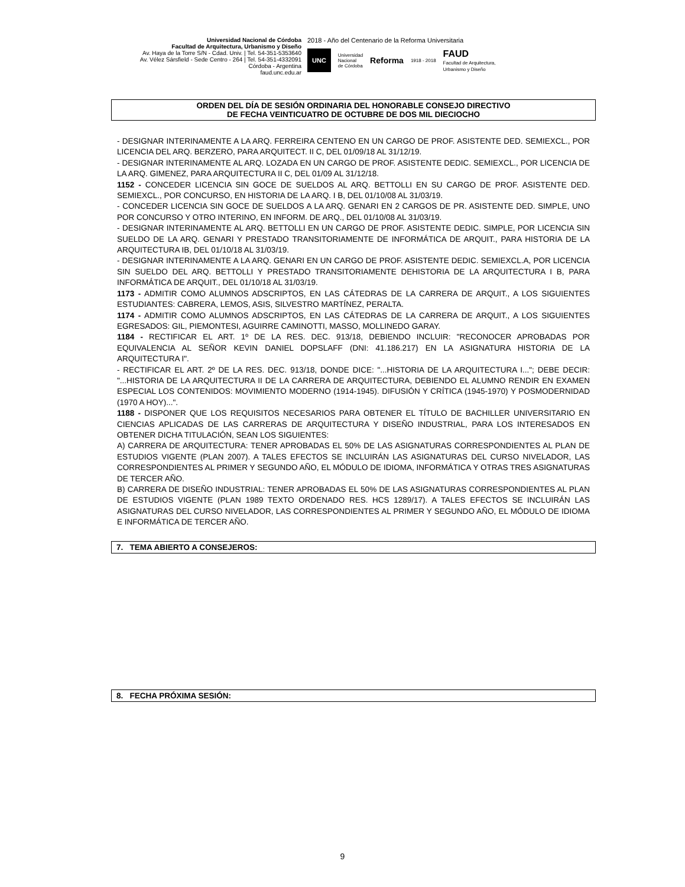Universidad Nacional de Córdoba
Facultad de Arquitectura, Urbanismo y Diseño
Av. Haya de la Torre S/N - Cdad. Univ. | Tel. 54-351-5353640
Av. Vélez Sársfield - Sede Centro - 264 | Tel. 54-351-4332091
Córdoba - Argentina
faud.unc.edu.ar
2018 - Año del Centenario de la Reforma Universitaria
UNC Universidad
Nacional
de Córdoba Reforma 1918 - 2018 FAUD
Facultad de Arquitectura,
Urbanismo y Diseño
ORDEN DEL DÍA DE SESIÓN ORDINARIA DEL HONORABLE CONSEJO DIRECTIVO
DE FECHA VEINTICUATRO DE OCTUBRE DE DOS MIL DIECIOCHO
- DESIGNAR INTERINAMENTE A LA ARQ. FERREIRA CENTENO EN UN CARGO DE PROF. ASISTENTE DED. SEMIEXCL., POR LICENCIA DEL ARQ. BERZERO, PARA ARQUITECT. II C, DEL 01/09/18 AL 31/12/19.
- DESIGNAR INTERINAMENTE AL ARQ. LOZADA EN UN CARGO DE PROF. ASISTENTE DEDIC. SEMIEXCL., POR LICENCIA DE LA ARQ. GIMENEZ, PARA ARQUITECTURA II C, DEL 01/09 AL 31/12/18.
1152 - CONCEDER LICENCIA SIN GOCE DE SUELDOS AL ARQ. BETTOLLI EN SU CARGO DE PROF. ASISTENTE DED. SEMIEXCL., POR CONCURSO, EN HISTORIA DE LA ARQ. I B, DEL 01/10/08 AL 31/03/19.
- CONCEDER LICENCIA SIN GOCE DE SUELDOS A LA ARQ. GENARI EN 2 CARGOS DE PR. ASISTENTE DED. SIMPLE, UNO POR CONCURSO Y OTRO INTERINO, EN INFORM. DE ARQ., DEL 01/10/08 AL 31/03/19.
- DESIGNAR INTERINAMENTE AL ARQ. BETTOLLI EN UN CARGO DE PROF. ASISTENTE DEDIC. SIMPLE, POR LICENCIA SIN SUELDO DE LA ARQ. GENARI Y PRESTADO TRANSITORIAMENTE DE INFORMÁTICA DE ARQUIT., PARA HISTORIA DE LA ARQUITECTURA IB, DEL 01/10/18 AL 31/03/19.
- DESIGNAR INTERINAMENTE A LA ARQ. GENARI EN UN CARGO DE PROF. ASISTENTE DEDIC. SEMIEXCL.A, POR LICENCIA SIN SUELDO DEL ARQ. BETTOLLI Y PRESTADO TRANSITORIAMENTE DEHISTORIA DE LA ARQUITECTURA I B, PARA INFORMÁTICA DE ARQUIT., DEL 01/10/18 AL 31/03/19.
1173 - ADMITIR COMO ALUMNOS ADSCRIPTOS, EN LAS CÁTEDRAS DE LA CARRERA DE ARQUIT., A LOS SIGUIENTES ESTUDIANTES: CABRERA, LEMOS, ASIS, SILVESTRO MARTÍNEZ, PERALTA.
1174 - ADMITIR COMO ALUMNOS ADSCRIPTOS, EN LAS CÁTEDRAS DE LA CARRERA DE ARQUIT., A LOS SIGUIENTES EGRESADOS: GIL, PIEMONTESI, AGUIRRE CAMINOTTI, MASSO, MOLLINEDO GARAY.
1184 - RECTIFICAR EL ART. 1º DE LA RES. DEC. 913/18, DEBIENDO INCLUIR: "RECONOCER APROBADAS POR EQUIVALENCIA AL SEÑOR KEVIN DANIEL DOPSLAFF (DNI: 41.186.217) EN LA ASIGNATURA HISTORIA DE LA ARQUITECTURA I".
- RECTIFICAR EL ART. 2º DE LA RES. DEC. 913/18, DONDE DICE: "...HISTORIA DE LA ARQUITECTURA I..."; DEBE DECIR: "...HISTORIA DE LA ARQUITECTURA II DE LA CARRERA DE ARQUITECTURA, DEBIENDO EL ALUMNO RENDIR EN EXAMEN ESPECIAL LOS CONTENIDOS: MOVIMIENTO MODERNO (1914-1945). DIFUSIÓN Y CRÍTICA (1945-1970) Y POSMODERNIDAD (1970 A HOY)...".
1188 - DISPONER QUE LOS REQUISITOS NECESARIOS PARA OBTENER EL TÍTULO DE BACHILLER UNIVERSITARIO EN CIENCIAS APLICADAS DE LAS CARRERAS DE ARQUITECTURA Y DISEÑO INDUSTRIAL, PARA LOS INTERESADOS EN OBTENER DICHA TITULACIÓN, SEAN LOS SIGUIENTES:
A) CARRERA DE ARQUITECTURA: TENER APROBADAS EL 50% DE LAS ASIGNATURAS CORRESPONDIENTES AL PLAN DE ESTUDIOS VIGENTE (PLAN 2007). A TALES EFECTOS SE INCLUIRÁN LAS ASIGNATURAS DEL CURSO NIVELADOR, LAS CORRESPONDIENTES AL PRIMER Y SEGUNDO AÑO, EL MÓDULO DE IDIOMA, INFORMÁTICA Y OTRAS TRES ASIGNATURAS DE TERCER AÑO.
B) CARRERA DE DISEÑO INDUSTRIAL: TENER APROBADAS EL 50% DE LAS ASIGNATURAS CORRESPONDIENTES AL PLAN DE ESTUDIOS VIGENTE (PLAN 1989 TEXTO ORDENADO RES. HCS 1289/17). A TALES EFECTOS SE INCLUIRÁN LAS ASIGNATURAS DEL CURSO NIVELADOR, LAS CORRESPONDIENTES AL PRIMER Y SEGUNDO AÑO, EL MÓDULO DE IDIOMA E INFORMÁTICA DE TERCER AÑO.
7. TEMA ABIERTO A CONSEJEROS:
8. FECHA PRÓXIMA SESIÓN:
9